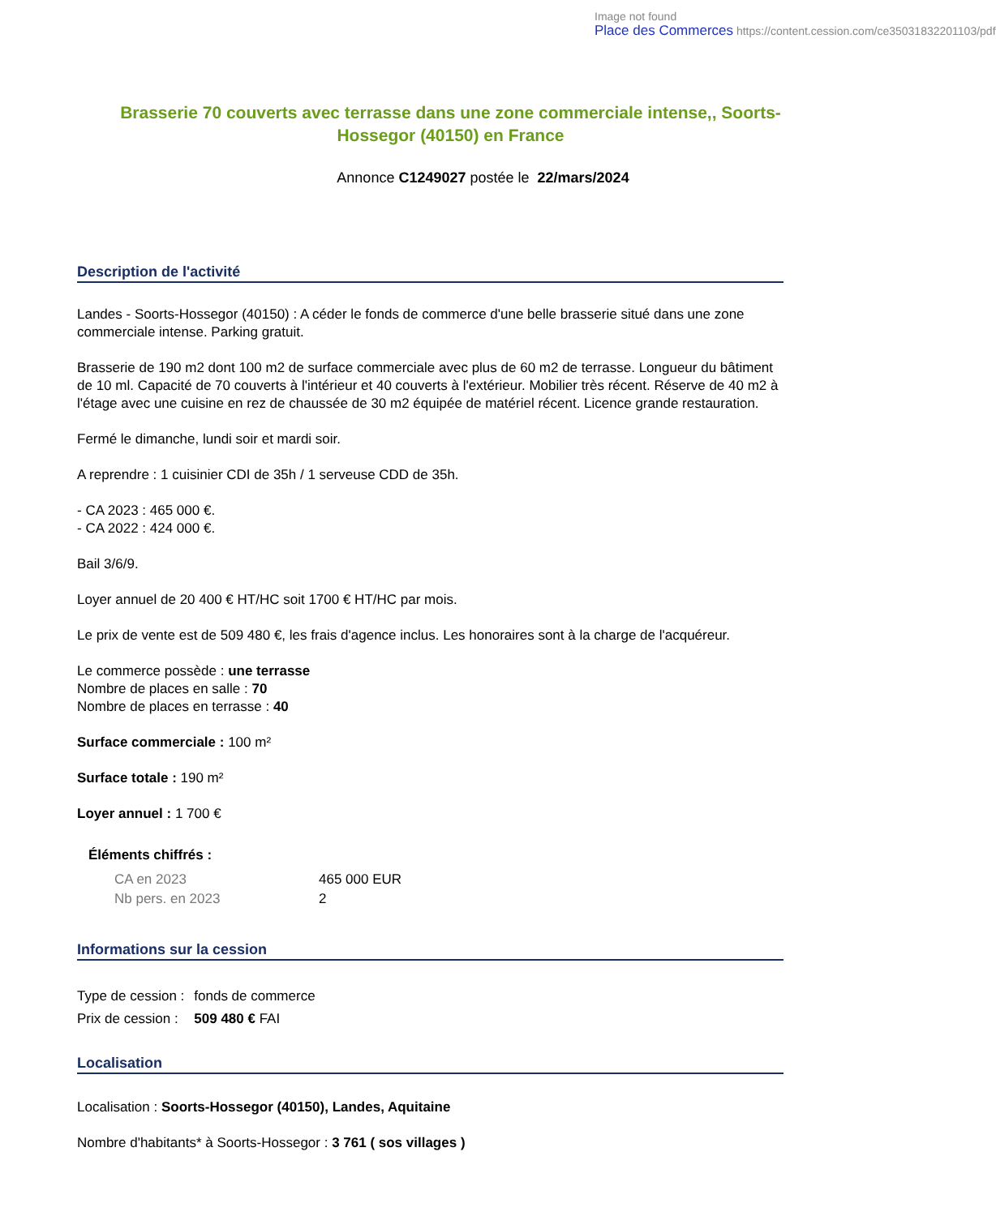Image not found
Place des Commerces https://content.cession.com/ce35031832201103/pdf
Brasserie 70 couverts avec terrasse dans une zone commerciale intense,, Soorts-Hossegor (40150) en France
Annonce C1249027 postée le 22/mars/2024
Description de l'activité
Landes - Soorts-Hossegor (40150) : A céder le fonds de commerce d'une belle brasserie situé dans une zone commerciale intense. Parking gratuit.
Brasserie de 190 m2 dont 100 m2 de surface commerciale avec plus de 60 m2 de terrasse. Longueur du bâtiment de 10 ml. Capacité de 70 couverts à l'intérieur et 40 couverts à l'extérieur. Mobilier très récent. Réserve de 40 m2 à l'étage avec une cuisine en rez de chaussée de 30 m2 équipée de matériel récent. Licence grande restauration.
Fermé le dimanche, lundi soir et mardi soir.
A reprendre : 1 cuisinier CDI de 35h / 1 serveuse CDD de 35h.
- CA 2023 : 465 000 €.
- CA 2022 : 424 000 €.
Bail 3/6/9.
Loyer annuel de 20 400 € HT/HC soit 1700 € HT/HC par mois.
Le prix de vente est de 509 480 €, les frais d'agence inclus. Les honoraires sont à la charge de l'acquéreur.
Le commerce possède : une terrasse
Nombre de places en salle : 70
Nombre de places en terrasse : 40
Surface commerciale : 100 m²
Surface totale : 190 m²
Loyer annuel : 1 700 €
Éléments chiffrés :
| CA en 2023 | 465 000 EUR |
| Nb pers. en 2023 | 2 |
Informations sur la cession
| Type de cession : | fonds de commerce |
| Prix de cession : | 509 480 € FAI |
Localisation
Localisation : Soorts-Hossegor (40150), Landes, Aquitaine
Nombre d'habitants* à Soorts-Hossegor : 3 761 ( sos villages )